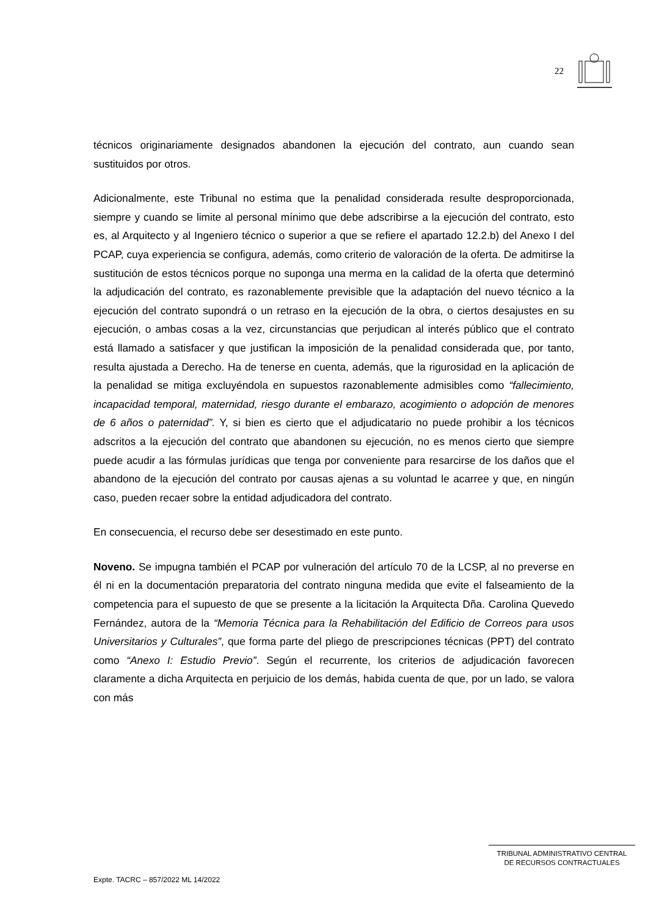22
técnicos originariamente designados abandonen la ejecución del contrato, aun cuando sean sustituidos por otros.
Adicionalmente, este Tribunal no estima que la penalidad considerada resulte desproporcionada, siempre y cuando se limite al personal mínimo que debe adscribirse a la ejecución del contrato, esto es, al Arquitecto y al Ingeniero técnico o superior a que se refiere el apartado 12.2.b) del Anexo I del PCAP, cuya experiencia se configura, además, como criterio de valoración de la oferta. De admitirse la sustitución de estos técnicos porque no suponga una merma en la calidad de la oferta que determinó la adjudicación del contrato, es razonablemente previsible que la adaptación del nuevo técnico a la ejecución del contrato supondrá o un retraso en la ejecución de la obra, o ciertos desajustes en su ejecución, o ambas cosas a la vez, circunstancias que perjudican al interés público que el contrato está llamado a satisfacer y que justifican la imposición de la penalidad considerada que, por tanto, resulta ajustada a Derecho. Ha de tenerse en cuenta, además, que la rigurosidad en la aplicación de la penalidad se mitiga excluyéndola en supuestos razonablemente admisibles como “fallecimiento, incapacidad temporal, maternidad, riesgo durante el embarazo, acogimiento o adopción de menores de 6 años o paternidad”. Y, si bien es cierto que el adjudicatario no puede prohibir a los técnicos adscritos a la ejecución del contrato que abandonen su ejecución, no es menos cierto que siempre puede acudir a las fórmulas jurídicas que tenga por conveniente para resarcirse de los daños que el abandono de la ejecución del contrato por causas ajenas a su voluntad le acarree y que, en ningún caso, pueden recaer sobre la entidad adjudicadora del contrato.
En consecuencia, el recurso debe ser desestimado en este punto.
Noveno. Se impugna también el PCAP por vulneración del artículo 70 de la LCSP, al no preverse en él ni en la documentación preparatoria del contrato ninguna medida que evite el falseamiento de la competencia para el supuesto de que se presente a la licitación la Arquitecta Dña. Carolina Quevedo Fernández, autora de la “Memoria Técnica para la Rehabilitación del Edificio de Correos para usos Universitarios y Culturales”, que forma parte del pliego de prescripciones técnicas (PPT) del contrato como “Anexo I: Estudio Previo”. Según el recurrente, los criterios de adjudicación favorecen claramente a dicha Arquitecta en perjuicio de los demás, habida cuenta de que, por un lado, se valora con más
TRIBUNAL ADMINISTRATIVO CENTRAL
DE RECURSOS CONTRACTUALES
Expte. TACRC – 857/2022 ML 14/2022